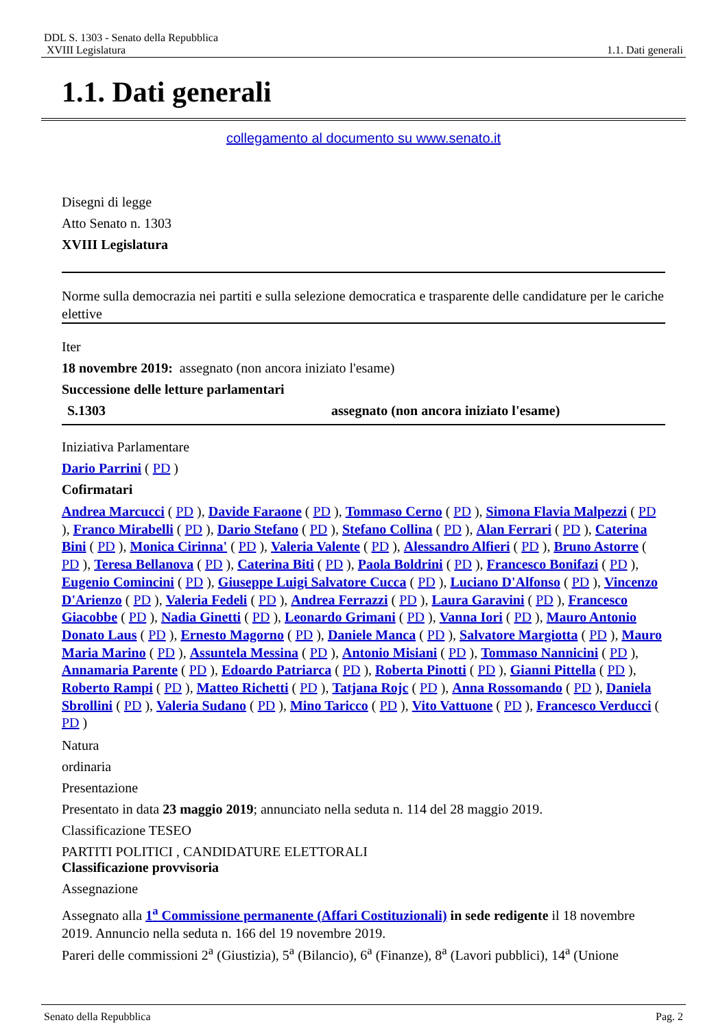DDL S. 1303 - Senato della Repubblica
XVIII Legislatura 1.1. Dati generali
1.1. Dati generali
collegamento al documento su www.senato.it
Disegni di legge
Atto Senato n. 1303
XVIII Legislatura
Norme sulla democrazia nei partiti e sulla selezione democratica e trasparente delle candidature per le cariche elettive
Iter
18 novembre 2019: assegnato (non ancora iniziato l'esame)
Successione delle letture parlamentari
S.1303 assegnato (non ancora iniziato l'esame)
Iniziativa Parlamentare
Dario Parrini ( PD )
Cofirmatari
Andrea Marcucci ( PD ), Davide Faraone ( PD ), Tommaso Cerno ( PD ), Simona Flavia Malpezzi ( PD ), Franco Mirabelli ( PD ), Dario Stefano ( PD ), Stefano Collina ( PD ), Alan Ferrari ( PD ), Caterina Bini ( PD ), Monica Cirinna' ( PD ), Valeria Valente ( PD ), Alessandro Alfieri ( PD ), Bruno Astorre ( PD ), Teresa Bellanova ( PD ), Caterina Biti ( PD ), Paola Boldrini ( PD ), Francesco Bonifazi ( PD ), Eugenio Comincini ( PD ), Giuseppe Luigi Salvatore Cucca ( PD ), Luciano D'Alfonso ( PD ), Vincenzo D'Arienzo ( PD ), Valeria Fedeli ( PD ), Andrea Ferrazzi ( PD ), Laura Garavini ( PD ), Francesco Giacobbe ( PD ), Nadia Ginetti ( PD ), Leonardo Grimani ( PD ), Vanna Iori ( PD ), Mauro Antonio Donato Laus ( PD ), Ernesto Magorno ( PD ), Daniele Manca ( PD ), Salvatore Margiotta ( PD ), Mauro Maria Marino ( PD ), Assuntela Messina ( PD ), Antonio Misiani ( PD ), Tommaso Nannicini ( PD ), Annamaria Parente ( PD ), Edoardo Patriarca ( PD ), Roberta Pinotti ( PD ), Gianni Pittella ( PD ), Roberto Rampi ( PD ), Matteo Richetti ( PD ), Tatjana Rojc ( PD ), Anna Rossomando ( PD ), Daniela Sbrollini ( PD ), Valeria Sudano ( PD ), Mino Taricco ( PD ), Vito Vattuone ( PD ), Francesco Verducci ( PD )
Natura
ordinaria
Presentazione
Presentato in data 23 maggio 2019; annunciato nella seduta n. 114 del 28 maggio 2019.
Classificazione TESEO
PARTITI POLITICI , CANDIDATURE ELETTORALI
Classificazione provvisoria
Assegnazione
Assegnato alla 1<sup>a</sup> Commissione permanente (Affari Costituzionali) in sede redigente il 18 novembre 2019. Annuncio nella seduta n. 166 del 19 novembre 2019.
Pareri delle commissioni 2<sup>a</sup> (Giustizia), 5<sup>a</sup> (Bilancio), 6<sup>a</sup> (Finanze), 8<sup>a</sup> (Lavori pubblici), 14<sup>a</sup> (Unione
Senato della Repubblica Pag. 2